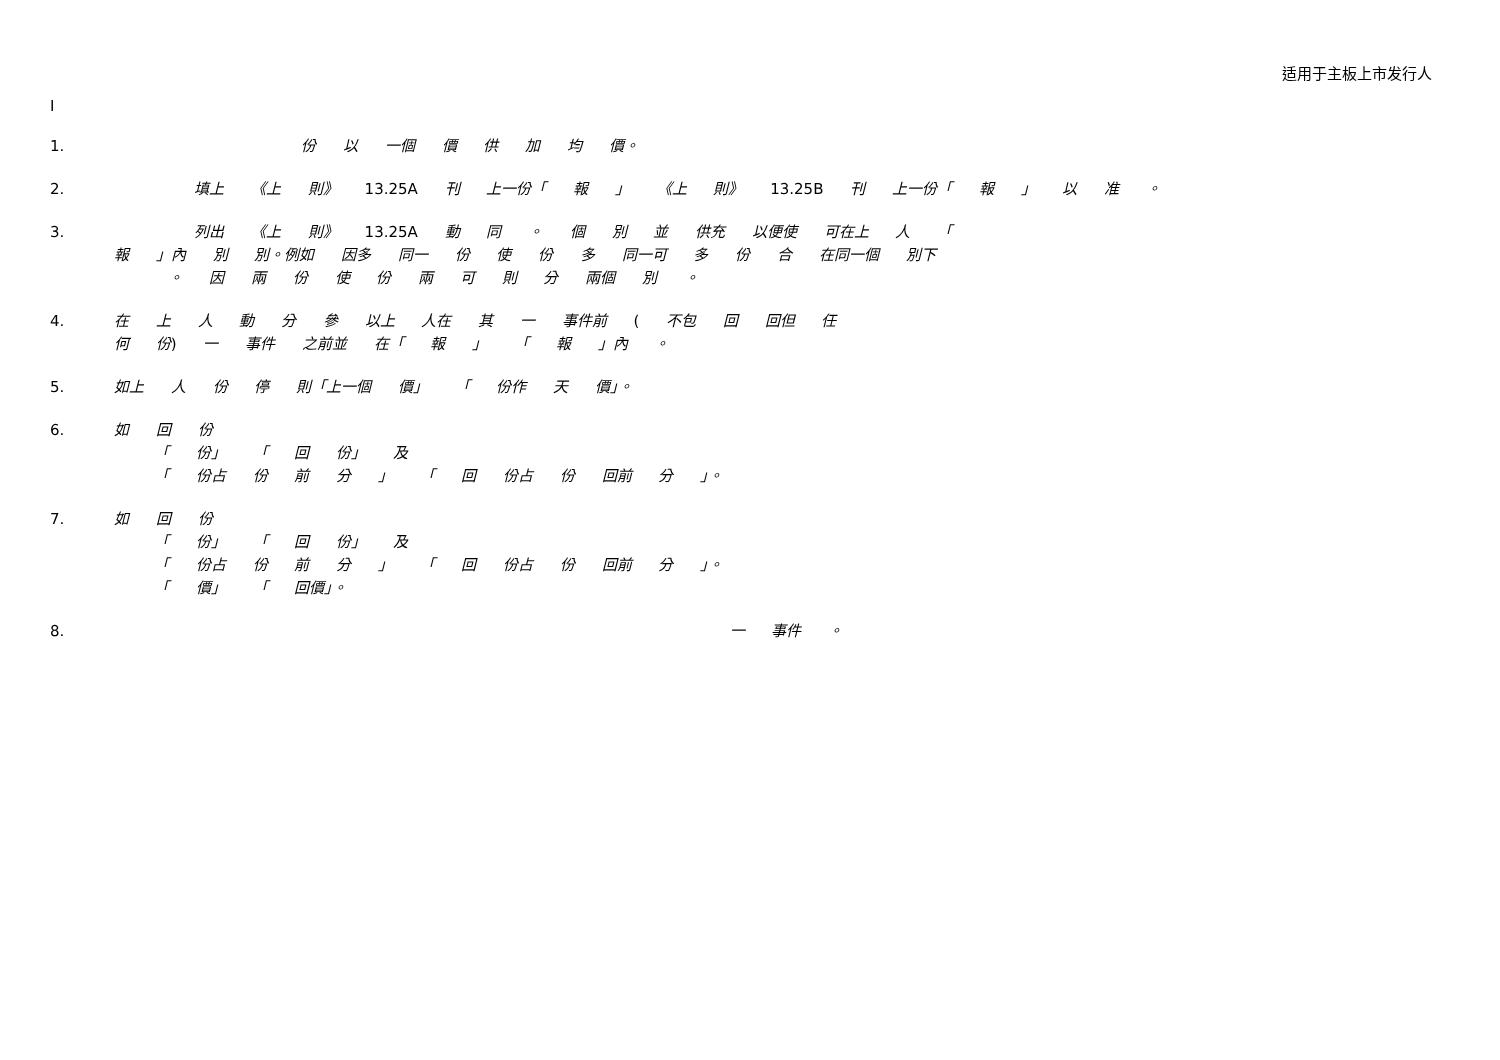适用于主板上市发行人
I
1. 份 以 一個 價 供 加 均 價。
2. 填上 《上 則》 13.25A 刊 上一份「 報 」 《上 則》 13.25B 刊 上一份「 報 」 以 准 。
3. 列出 《上 則》 13.25A 動 同 。 個 別 並 供充 以便使 可在上 人 「
報 」內 別 別。例如 因多 同一 份 使 份 多 同一可 多 份 合 在同一個 別下
。 因 兩 份 使 份 兩 可 則 分 兩個 別 。
4. 在 上 人 動 分 參 以上 人在 其 一 事件前 ( 不包 回 回但 任
何 份) 一 事件 之前並 在「 報 」 「 報 」內 。
5. 如上 人 份 停 則「上一個 價」 「 份作 天 價」。
6. 如 回 份
「 份」 「 回 份」 及
「 份占 份 前 分 」 「 回 份占 份 回前 分 」。
7. 如 回 份
「 份」 「 回 份」 及
「 份占 份 前 分 」 「 回 份占 份 回前 分 」。
「 價」 「 回價」。
8. 一 事件 。